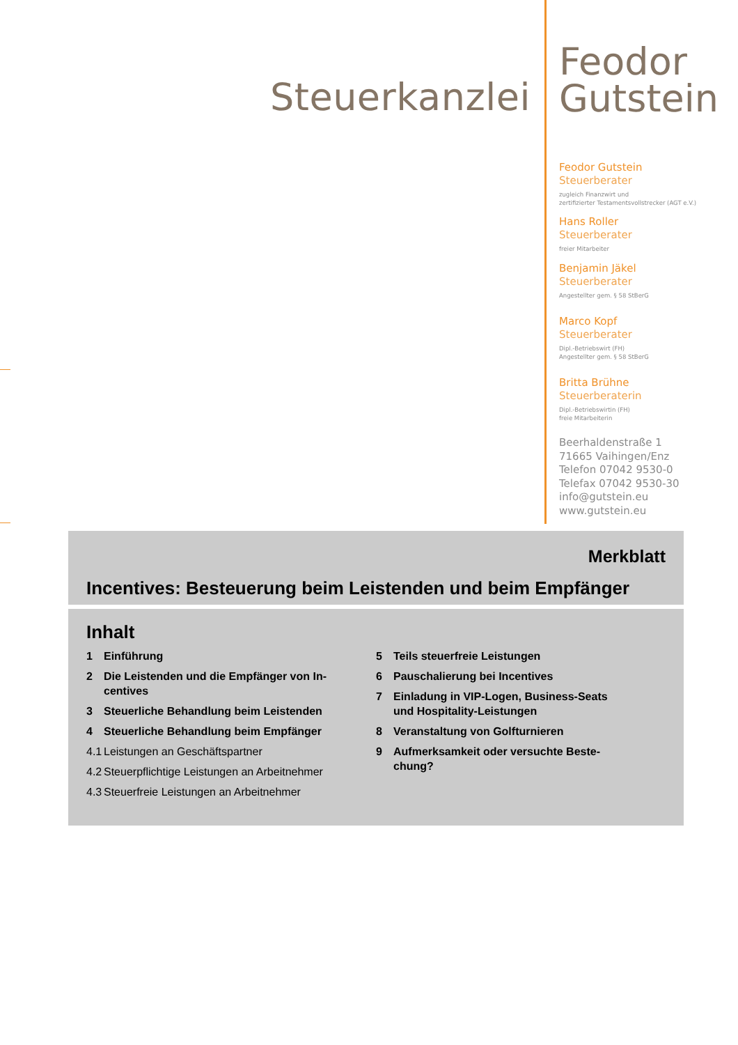Steuerkanzlei
Feodor
Gutstein
Feodor Gutstein
Steuerberater
zugleich Finanzwirt und
zertifizierter Testamentsvollstrecker (AGT e.V.)
Hans Roller
Steuerberater
freier Mitarbeiter
Benjamin Jäkel
Steuerberater
Angestellter gem. § 58 StBerG
Marco Kopf
Steuerberater
Dipl.-Betriebswirt (FH)
Angestellter gem. § 58 StBerG
Britta Brühne
Steuerberaterin
Dipl.-Betriebswirtin (FH)
freie Mitarbeiterin
Beerhaldenstraße 1
71665 Vaihingen/Enz
Telefon 07042 9530-0
Telefax 07042 9530-30
info@gutstein.eu
www.gutstein.eu
Merkblatt
Incentives: Besteuerung beim Leistenden und beim Empfänger
Inhalt
1 Einführung
2 Die Leistenden und die Empfänger von In-
centives
3 Steuerliche Behandlung beim Leistenden
4 Steuerliche Behandlung beim Empfänger
4.1 Leistungen an Geschäftspartner
4.2 Steuerpflichtige Leistungen an Arbeitnehmer
4.3 Steuerfreie Leistungen an Arbeitnehmer
5 Teils steuerfreie Leistungen
6 Pauschalierung bei Incentives
7 Einladung in VIP-Logen, Business-Seats
und Hospitality-Leistungen
8 Veranstaltung von Golfturnieren
9 Aufmerksamkeit oder versuchte Beste-
chung?